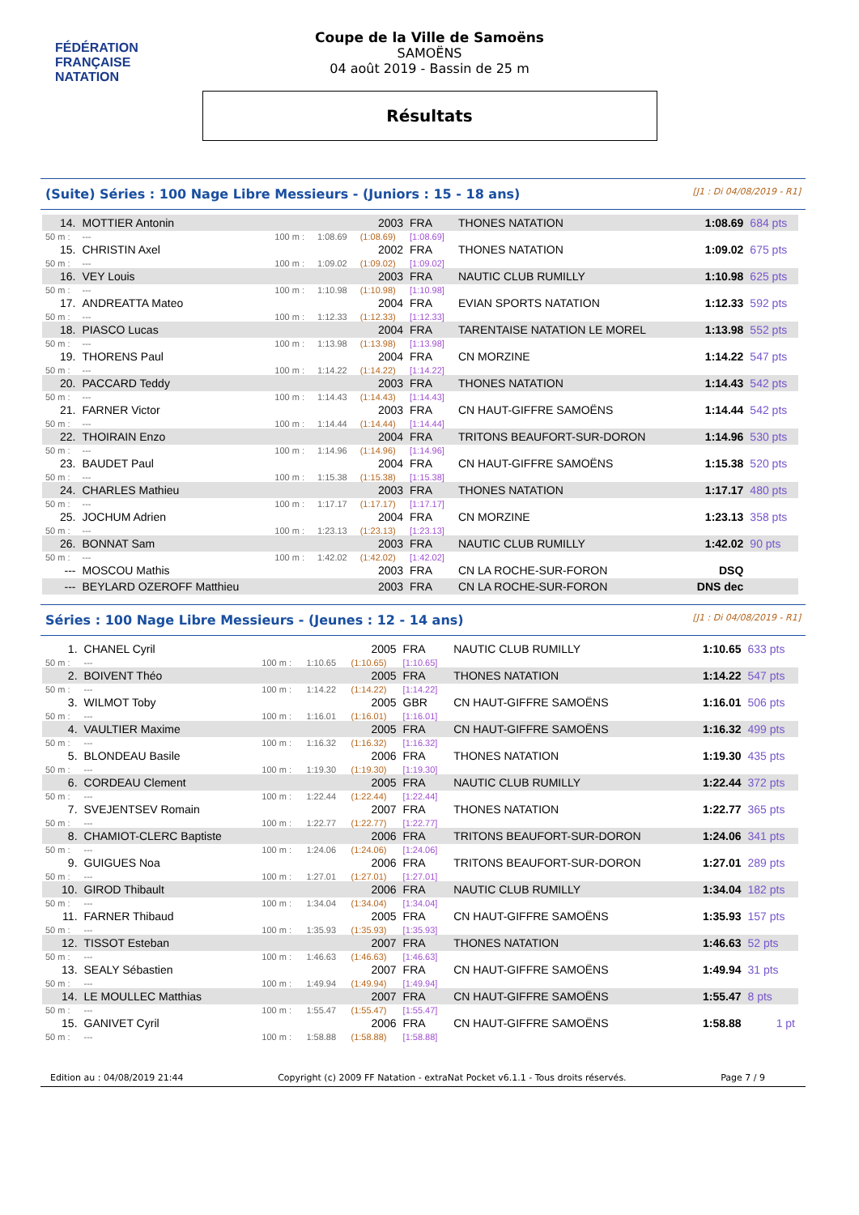FÉDÉRATION FRANÇAISE
NATATION
Coupe de la Ville de Samoëns
SAMOËNS
04 août 2019 - Bassin de 25 m
Résultats
(Suite) Séries : 100 Nage Libre Messieurs - (Juniors : 15 - 18 ans) [J1 : Di 04/08/2019 - R1]
| 14. | MOTTIER Antonin | | | 2003 | FRA | THONES NATATION | 1:08.69 | 684 pts |
| 50 m : | --- | 100 m : | 1:08.69 | (1:08.69) | [1:08.69] | | | |
| 15. | CHRISTIN Axel | | | 2002 | FRA | THONES NATATION | 1:09.02 | 675 pts |
| 50 m : | --- | 100 m : | 1:09.02 | (1:09.02) | [1:09.02] | | | |
| 16. | VEY Louis | | | 2003 | FRA | NAUTIC CLUB RUMILLY | 1:10.98 | 625 pts |
| 50 m : | --- | 100 m : | 1:10.98 | (1:10.98) | [1:10.98] | | | |
| 17. | ANDREATTA Mateo | | | 2004 | FRA | EVIAN SPORTS NATATION | 1:12.33 | 592 pts |
| 50 m : | --- | 100 m : | 1:12.33 | (1:12.33) | [1:12.33] | | | |
| 18. | PIASCO Lucas | | | 2004 | FRA | TARENTAISE NATATION LE MOREL | 1:13.98 | 552 pts |
| 50 m : | --- | 100 m : | 1:13.98 | (1:13.98) | [1:13.98] | | | |
| 19. | THORENS Paul | | | 2004 | FRA | CN MORZINE | 1:14.22 | 547 pts |
| 50 m : | --- | 100 m : | 1:14.22 | (1:14.22) | [1:14.22] | | | |
| 20. | PACCARD Teddy | | | 2003 | FRA | THONES NATATION | 1:14.43 | 542 pts |
| 50 m : | --- | 100 m : | 1:14.43 | (1:14.43) | [1:14.43] | | | |
| 21. | FARNER Victor | | | 2003 | FRA | CN HAUT-GIFFRE SAMOËNS | 1:14.44 | 542 pts |
| 50 m : | --- | 100 m : | 1:14.44 | (1:14.44) | [1:14.44] | | | |
| 22. | THOIRAIN Enzo | | | 2004 | FRA | TRITONS BEAUFORT-SUR-DORON | 1:14.96 | 530 pts |
| 50 m : | --- | 100 m : | 1:14.96 | (1:14.96) | [1:14.96] | | | |
| 23. | BAUDET Paul | | | 2004 | FRA | CN HAUT-GIFFRE SAMOËNS | 1:15.38 | 520 pts |
| 50 m : | --- | 100 m : | 1:15.38 | (1:15.38) | [1:15.38] | | | |
| 24. | CHARLES Mathieu | | | 2003 | FRA | THONES NATATION | 1:17.17 | 480 pts |
| 50 m : | --- | 100 m : | 1:17.17 | (1:17.17) | [1:17.17] | | | |
| 25. | JOCHUM Adrien | | | 2004 | FRA | CN MORZINE | 1:23.13 | 358 pts |
| 50 m : | --- | 100 m : | 1:23.13 | (1:23.13) | [1:23.13] | | | |
| 26. | BONNAT Sam | | | 2003 | FRA | NAUTIC CLUB RUMILLY | 1:42.02 | 90 pts |
| 50 m : | --- | 100 m : | 1:42.02 | (1:42.02) | [1:42.02] | | | |
| --- | MOSCOU Mathis | | | 2003 | FRA | CN LA ROCHE-SUR-FORON | DSQ | |
| --- | BEYLARD OZEROFF Matthieu | | | 2003 | FRA | CN LA ROCHE-SUR-FORON | DNS dec | |
Séries : 100 Nage Libre Messieurs - (Jeunes : 12 - 14 ans) [J1 : Di 04/08/2019 - R1]
| 1. | CHANEL Cyril | | | 2005 | FRA | NAUTIC CLUB RUMILLY | 1:10.65 | 633 pts |
| 50 m : | --- | 100 m : | 1:10.65 | (1:10.65) | [1:10.65] | | | |
| 2. | BOIVENT Théo | | | 2005 | FRA | THONES NATATION | 1:14.22 | 547 pts |
| 50 m : | --- | 100 m : | 1:14.22 | (1:14.22) | [1:14.22] | | | |
| 3. | WILMOT Toby | | | 2005 | GBR | CN HAUT-GIFFRE SAMOËNS | 1:16.01 | 506 pts |
| 50 m : | --- | 100 m : | 1:16.01 | (1:16.01) | [1:16.01] | | | |
| 4. | VAULTIER Maxime | | | 2005 | FRA | CN HAUT-GIFFRE SAMOËNS | 1:16.32 | 499 pts |
| 50 m : | --- | 100 m : | 1:16.32 | (1:16.32) | [1:16.32] | | | |
| 5. | BLONDEAU Basile | | | 2006 | FRA | THONES NATATION | 1:19.30 | 435 pts |
| 50 m : | --- | 100 m : | 1:19.30 | (1:19.30) | [1:19.30] | | | |
| 6. | CORDEAU Clement | | | 2005 | FRA | NAUTIC CLUB RUMILLY | 1:22.44 | 372 pts |
| 50 m : | --- | 100 m : | 1:22.44 | (1:22.44) | [1:22.44] | | | |
| 7. | SVEJENTSEV Romain | | | 2007 | FRA | THONES NATATION | 1:22.77 | 365 pts |
| 50 m : | --- | 100 m : | 1:22.77 | (1:22.77) | [1:22.77] | | | |
| 8. | CHAMIOT-CLERC Baptiste | | | 2006 | FRA | TRITONS BEAUFORT-SUR-DORON | 1:24.06 | 341 pts |
| 50 m : | --- | 100 m : | 1:24.06 | (1:24.06) | [1:24.06] | | | |
| 9. | GUIGUES Noa | | | 2006 | FRA | TRITONS BEAUFORT-SUR-DORON | 1:27.01 | 289 pts |
| 50 m : | --- | 100 m : | 1:27.01 | (1:27.01) | [1:27.01] | | | |
| 10. | GIROD Thibault | | | 2006 | FRA | NAUTIC CLUB RUMILLY | 1:34.04 | 182 pts |
| 50 m : | --- | 100 m : | 1:34.04 | (1:34.04) | [1:34.04] | | | |
| 11. | FARNER Thibaud | | | 2005 | FRA | CN HAUT-GIFFRE SAMOËNS | 1:35.93 | 157 pts |
| 50 m : | --- | 100 m : | 1:35.93 | (1:35.93) | [1:35.93] | | | |
| 12. | TISSOT Esteban | | | 2007 | FRA | THONES NATATION | 1:46.63 | 52 pts |
| 50 m : | --- | 100 m : | 1:46.63 | (1:46.63) | [1:46.63] | | | |
| 13. | SEALY Sébastien | | | 2007 | FRA | CN HAUT-GIFFRE SAMOËNS | 1:49.94 | 31 pts |
| 50 m : | --- | 100 m : | 1:49.94 | (1:49.94) | [1:49.94] | | | |
| 14. | LE MOULLEC Matthias | | | 2007 | FRA | CN HAUT-GIFFRE SAMOËNS | 1:55.47 | 8 pts |
| 50 m : | --- | 100 m : | 1:55.47 | (1:55.47) | [1:55.47] | | | |
| 15. | GANIVET Cyril | | | 2006 | FRA | CN HAUT-GIFFRE SAMOËNS | 1:58.88 | 1 pt |
| 50 m : | --- | 100 m : | 1:58.88 | (1:58.88) | [1:58.88] | | | |
Edition au : 04/08/2019 21:44 Copyright (c) 2009 FF Natation - extraNat Pocket v6.1.1 - Tous droits réservés. Page 7 / 9